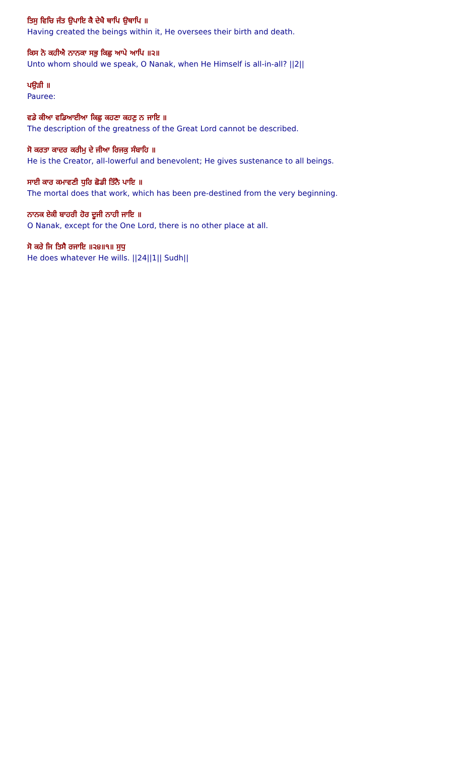ਤਿਸੁ ਵਿਚਿ ਜੰਤ ਉਪਾਇ ਕੈ ਦੇਖੈ ਥਾਪਿ ਉਥਾਪਿ ॥
Having created the beings within it, He oversees their birth and death.
ਕਿਸ ਨੋ ਕਹੀਐ ਨਾਨਕਾ ਸਭੁ ਕਿਛੁ ਆਪੇ ਆਪਿ ॥੨॥
Unto whom should we speak, O Nanak, when He Himself is all-in-all? ||2||
ਪਉੜੀ ॥
Pauree:
ਵਡੇ ਕੀਆ ਵਡਿਆਈਆ ਕਿਛੁ ਕਹਣਾ ਕਹਣੁ ਨ ਜਾਇ ॥
The description of the greatness of the Great Lord cannot be described.
ਸੋ ਕਰਤਾ ਕਾਦਰ ਕਰੀਮੁ ਦੇ ਜੀਆ ਰਿਜਕੁ ਸੰਬਾਹਿ ॥
He is the Creator, all-lowerful and benevolent; He gives sustenance to all beings.
ਸਾਈ ਕਾਰ ਕਮਾਵਣੀ ਧੁਰਿ ਛੋਡੀ ਤਿੰਨੈ ਪਾਇ ॥
The mortal does that work, which has been pre-destined from the very beginning.
ਨਾਨਕ ਏਕੀ ਬਾਹਰੀ ਹੋਰ ਦੂਜੀ ਨਾਹੀ ਜਾਇ ॥
O Nanak, except for the One Lord, there is no other place at all.
ਸੋ ਕਰੇ ਜਿ ਤਿਸੈ ਰਜਾਇ ॥੨੪॥੧॥ ਸੁਧੁ
He does whatever He wills. ||24||1|| Sudh||